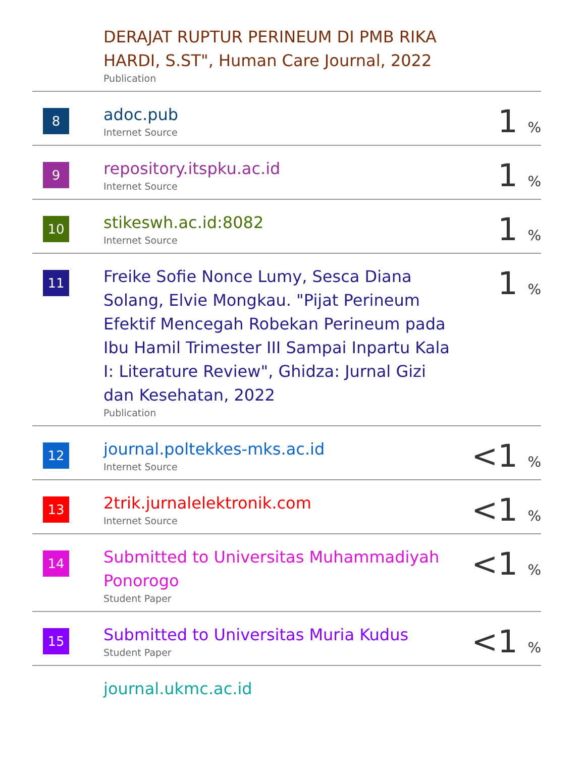| | DERAJAT RUPTUR PERINEUM DI PMB RIKA HARDI, S.ST", Human Care Journal, 2022 Publication | |
| 8 | adoc.pub Internet Source | 1 % |
| 9 | repository.itspku.ac.id Internet Source | 1 % |
| 10 | stikeswh.ac.id:8082 Internet Source | 1 % |
| 11 | Freike Sofie Nonce Lumy, Sesca Diana Solang, Elvie Mongkau. "Pijat Perineum Efektif Mencegah Robekan Perineum pada Ibu Hamil Trimester III Sampai Inpartu Kala I: Literature Review", Ghidza: Jurnal Gizi dan Kesehatan, 2022 Publication | 1 % |
| 12 | journal.poltekkes-mks.ac.id Internet Source | <1 % |
| 13 | 2trik.jurnalelektronik.com Internet Source | <1 % |
| 14 | Submitted to Universitas Muhammadiyah Ponorogo Student Paper | <1 % |
| 15 | Submitted to Universitas Muria Kudus Student Paper | <1 % |
| | journal.ukmc.ac.id | |